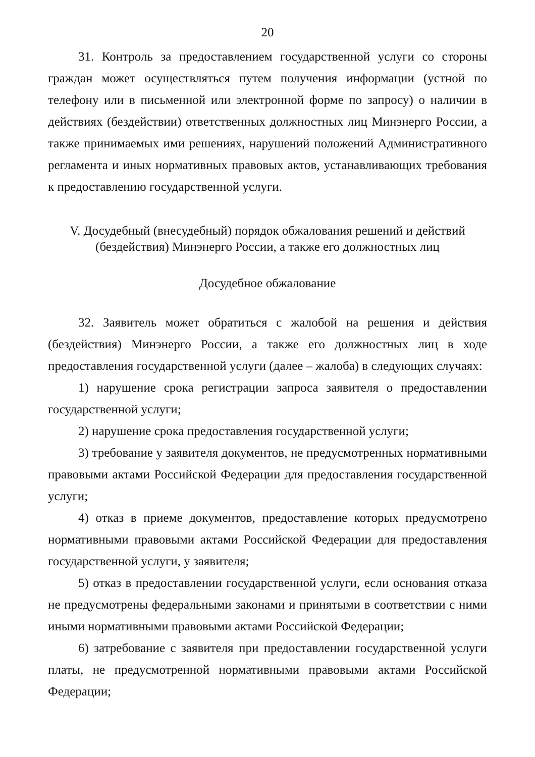20
31. Контроль за предоставлением государственной услуги со стороны граждан может осуществляться путем получения информации (устной по телефону или в письменной или электронной форме по запросу) о наличии в действиях (бездействии) ответственных должностных лиц Минэнерго России, а также принимаемых ими решениях, нарушений положений Административного регламента и иных нормативных правовых актов, устанавливающих требования к предоставлению государственной услуги.
V. Досудебный (внесудебный) порядок обжалования решений и действий
(бездействия) Минэнерго России, а также его должностных лиц
Досудебное обжалование
32. Заявитель может обратиться с жалобой на решения и действия (бездействия) Минэнерго России, а также его должностных лиц в ходе предоставления государственной услуги (далее – жалоба) в следующих случаях:
1) нарушение срока регистрации запроса заявителя о предоставлении государственной услуги;
2) нарушение срока предоставления государственной услуги;
3) требование у заявителя документов, не предусмотренных нормативными правовыми актами Российской Федерации для предоставления государственной услуги;
4) отказ в приеме документов, предоставление которых предусмотрено нормативными правовыми актами Российской Федерации для предоставления государственной услуги, у заявителя;
5) отказ в предоставлении государственной услуги, если основания отказа не предусмотрены федеральными законами и принятыми в соответствии с ними иными нормативными правовыми актами Российской Федерации;
6) затребование с заявителя при предоставлении государственной услуги платы, не предусмотренной нормативными правовыми актами Российской Федерации;